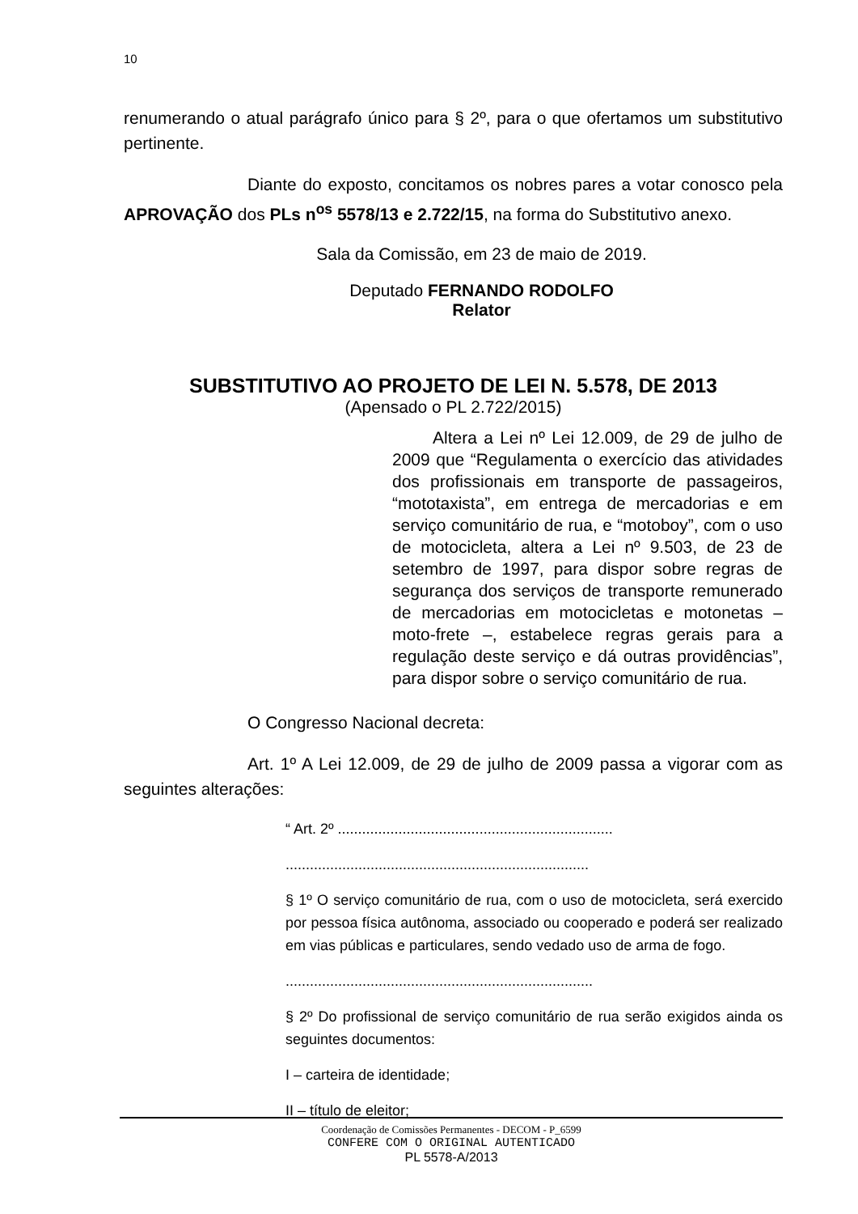10
renumerando o atual parágrafo único para § 2º, para o que ofertamos um substitutivo pertinente.
Diante do exposto, concitamos os nobres pares a votar conosco pela APROVAÇÃO dos PLs n<sup>os</sup> 5578/13 e 2.722/15, na forma do Substitutivo anexo.
Sala da Comissão, em 23 de maio de 2019.
Deputado FERNANDO RODOLFO
Relator
SUBSTITUTIVO AO PROJETO DE LEI N. 5.578, DE 2013
(Apensado o PL 2.722/2015)
Altera a Lei nº Lei 12.009, de 29 de julho de 2009 que “Regulamenta o exercício das atividades dos profissionais em transporte de passageiros, “mototaxista”, em entrega de mercadorias e em serviço comunitário de rua, e “motoboy”, com o uso de motocicleta, altera a Lei nº 9.503, de 23 de setembro de 1997, para dispor sobre regras de segurança dos serviços de transporte remunerado de mercadorias em motocicletas e motonetas – moto-frete –, estabelece regras gerais para a regulação deste serviço e dá outras providências”, para dispor sobre o serviço comunitário de rua.
O Congresso Nacional decreta:
Art. 1º A Lei 12.009, de 29 de julho de 2009 passa a vigorar com as seguintes alterações:
“ Art. 2º ....................................................................
...........................................................................
§ 1º O serviço comunitário de rua, com o uso de motocicleta, será exercido por pessoa física autônoma, associado ou cooperado e poderá ser realizado em vias públicas e particulares, sendo vedado uso de arma de fogo.
............................................................................
§ 2º Do profissional de serviço comunitário de rua serão exigidos ainda os seguintes documentos:
I – carteira de identidade;
II – título de eleitor;
Coordenação de Comissões Permanentes - DECOM - P_6599
CONFERE COM O ORIGINAL AUTENTICADO
PL 5578-A/2013